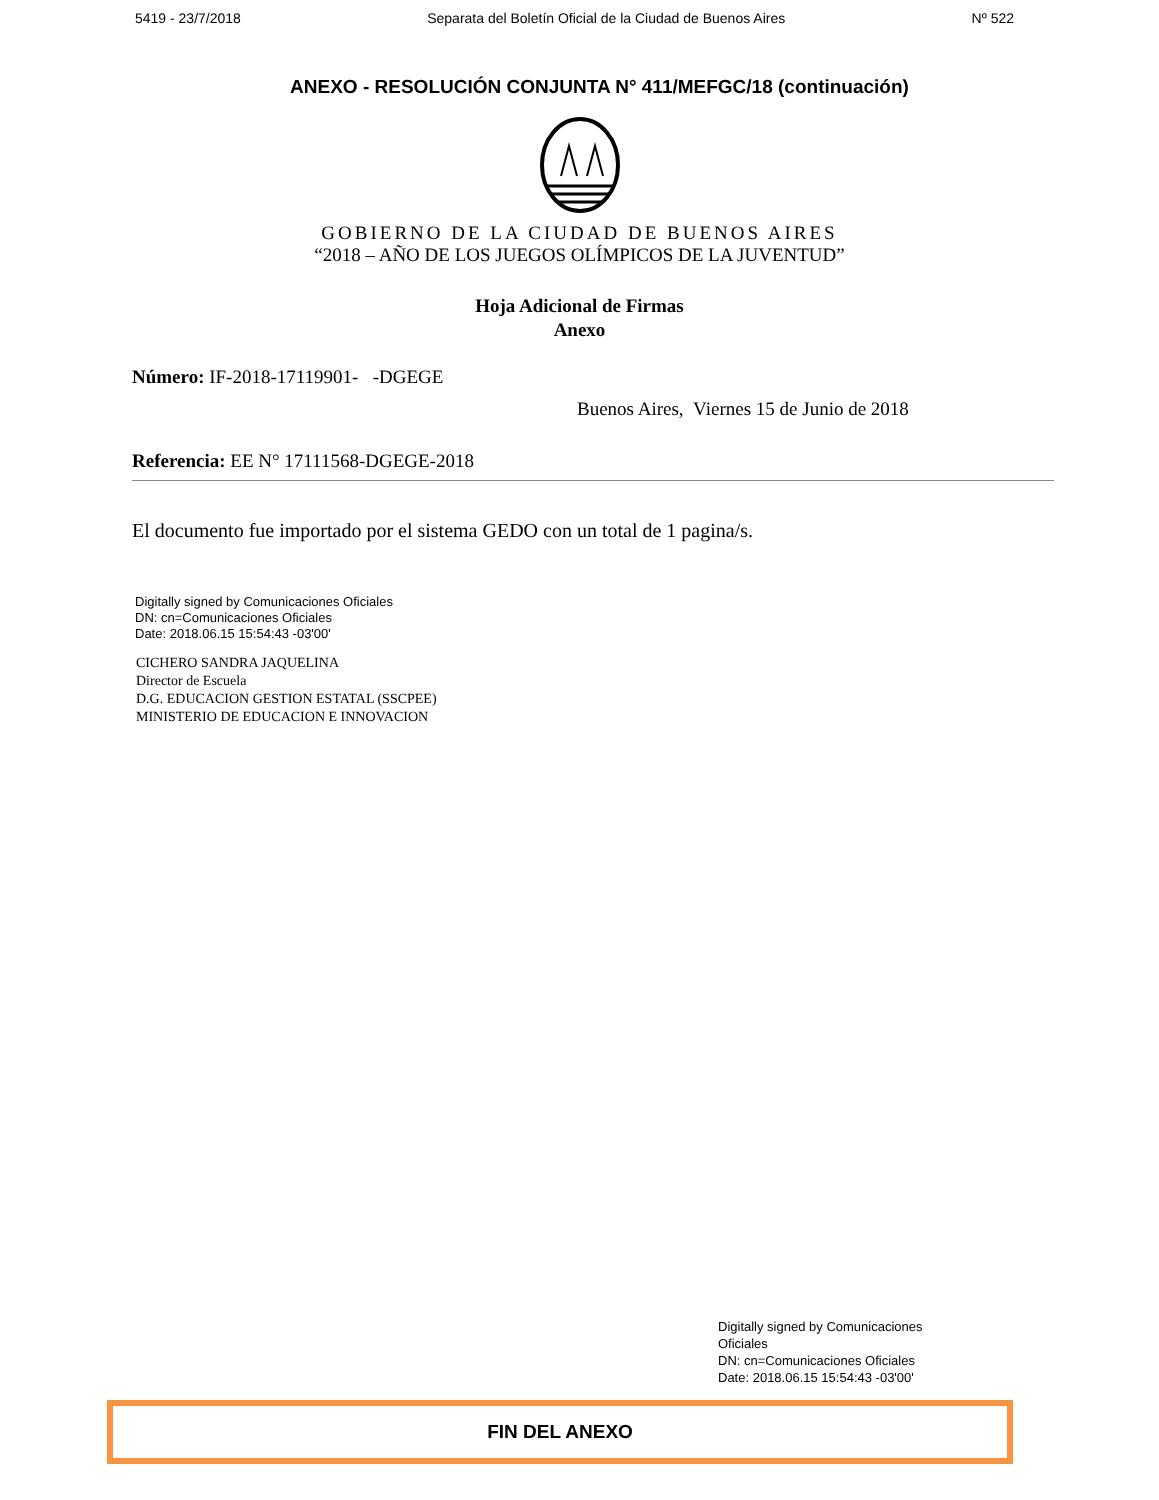5419 - 23/7/2018 Separata del Boletín Oficial de la Ciudad de Buenos Aires Nº 522
ANEXO - RESOLUCIÓN CONJUNTA N° 411/MEFGC/18 (continuación)
GOBIERNO DE LA CIUDAD DE BUENOS AIRES
“2018 – AÑO DE LOS JUEGOS OLÍMPICOS DE LA JUVENTUD”
Hoja Adicional de Firmas
Anexo
Número: IF-2018-17119901- -DGEGE
Buenos Aires, Viernes 15 de Junio de 2018
Referencia: EE N° 17111568-DGEGE-2018
El documento fue importado por el sistema GEDO con un total de 1 pagina/s.
Digitally signed by Comunicaciones Oficiales
DN: cn=Comunicaciones Oficiales
Date: 2018.06.15 15:54:43 -03'00'
CICHERO SANDRA JAQUELINA
Director de Escuela
D.G. EDUCACION GESTION ESTATAL (SSCPEE)
MINISTERIO DE EDUCACION E INNOVACION
Digitally signed by Comunicaciones Oficiales
DN: cn=Comunicaciones Oficiales
Date: 2018.06.15 15:54:43 -03'00'
FIN DEL ANEXO